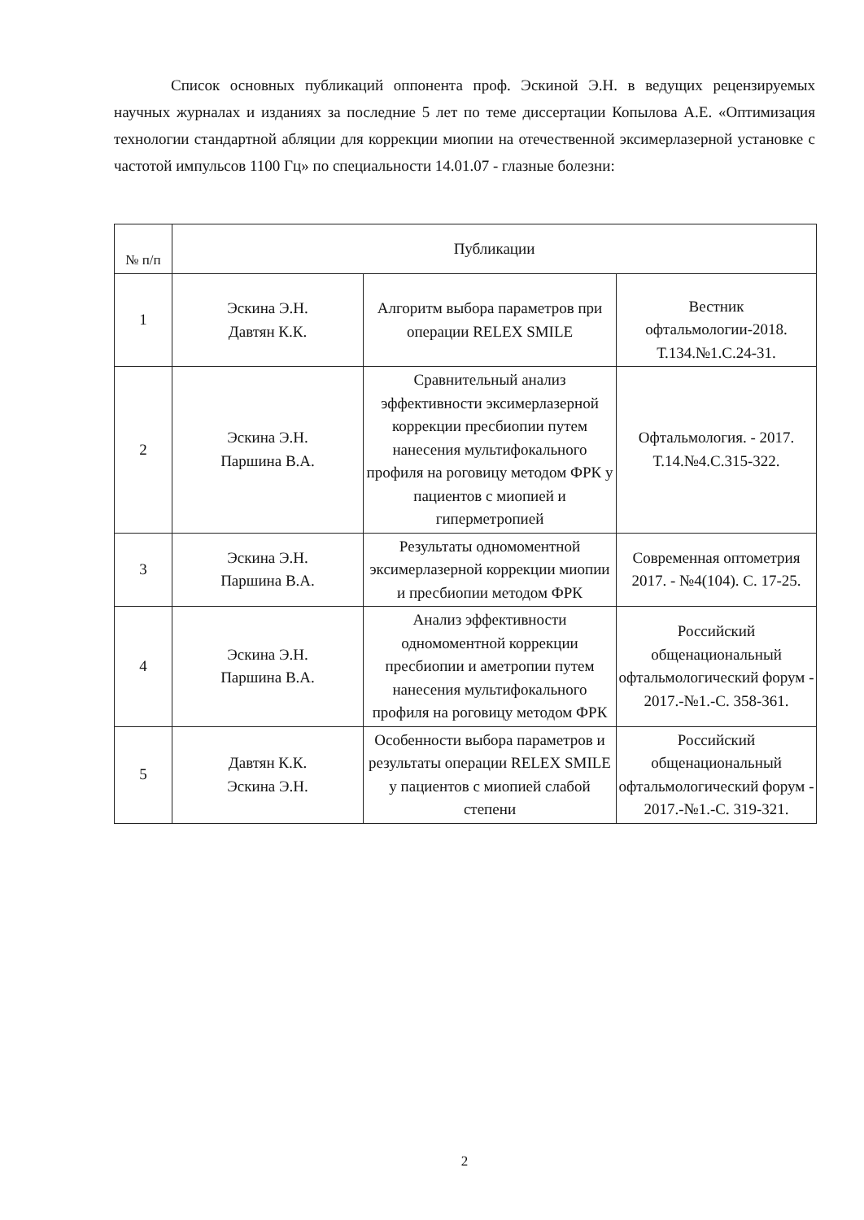Список основных публикаций оппонента проф. Эскиной Э.Н. в ведущих рецензируемых научных журналах и изданиях за последние 5 лет по теме диссертации Копылова А.Е. «Оптимизация технологии стандартной абляции для коррекции миопии на отечественной эксимерлазерной установке с частотой импульсов 1100 Гц» по специальности 14.01.07 - глазные болезни:
| № п/п | Публикации | | |
| --- | --- | --- | --- |
| 1 | Эскина Э.Н. Давтян К.К. | Алгоритм выбора параметров при операции RELEX SMILE | Вестник офтальмологии-2018. Т.134.№1.С.24-31. |
| 2 | Эскина Э.Н. Паршина В.А. | Сравнительный анализ эффективности эксимерлазерной коррекции пресбиопии путем нанесения мультифокального профиля на роговицу методом ФРК у пациентов с миопией и гиперметропией | Офтальмология. - 2017. Т.14.№4.С.315-322. |
| 3 | Эскина Э.Н. Паршина В.А. | Результаты одномоментной эксимерлазерной коррекции миопии и пресбиопии методом ФРК | Современная оптометрия 2017. - №4(104). С. 17-25. |
| 4 | Эскина Э.Н. Паршина В.А. | Анализ эффективности одномоментной коррекции пресбиопии и аметропии путем нанесения мультифокального профиля на роговицу методом ФРК | Российский общенациональный офтальмологический форум - 2017.-№1.-С. 358-361. |
| 5 | Давтян К.К. Эскина Э.Н. | Особенности выбора параметров и результаты операции RELEX SMILE у пациентов с миопией слабой степени | Российский общенациональный офтальмологический форум - 2017.-№1.-С. 319-321. |
2